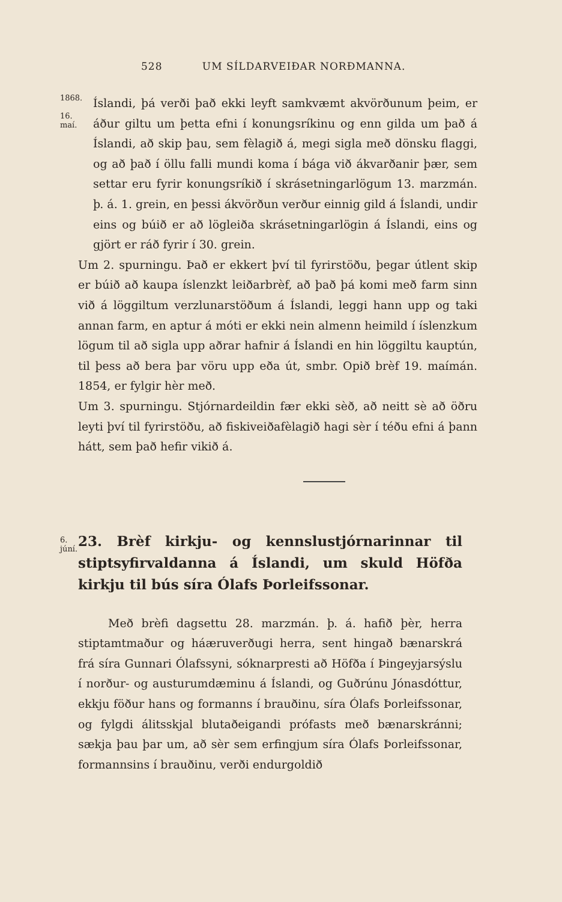528 UM SÍLDARVEIÐAR NORÐMANNA.
1868.
16. maí.
Íslandi, þá verði það ekki leyft samkvæmt akvörðunum þeim, er áður giltu um þetta efni í konungsríkinu og enn gilda um það á Íslandi, að skip þau, sem fèlagið á, megi sigla með dönsku flaggi, og að það í öllu falli mundi koma í bága við ákvarðanir þær, sem settar eru fyrir konungsríkið í skrásetningarlögum 13. marzmán. þ. á. 1. grein, en þessi ákvörðun verður einnig gild á Íslandi, undir eins og búið er að lögleiða skrásetningarlögin á Íslandi, eins og gjört er ráð fyrir í 30. grein.
Um 2. spurningu. Það er ekkert því til fyrirstöðu, þegar útlent skip er búið að kaupa íslenzkt leiðarbrèf, að það þá komi með farm sinn við á löggiltum verzlunarstöðum á Íslandi, leggi hann upp og taki annan farm, en aptur á móti er ekki nein almenn heimild í íslenzkum lögum til að sigla upp aðrar hafnir á Íslandi en hin löggiltu kauptún, til þess að bera þar vöru upp eða út, smbr. Opið brèf 19. maímán. 1854, er fylgir hèr með.
Um 3. spurningu. Stjórnardeildin fær ekki sèð, að neitt sè að öðru leyti því til fyrirstöðu, að fiskiveiðafèlagið hagi sèr í téðu efni á þann hátt, sem það hefir vikið á.
6. júní.
23. Brèf kirkju- og kennslustjórnarinnar til stiptsyfirvaldanna á Íslandi, um skuld Höfða kirkju til bús síra Ólafs Þorleifssonar.
Með brèfi dagsettu 28. marzmán. þ. á. hafið þèr, herra stiptamtmaður og háæruverðugi herra, sent hingað bænarskrá frá síra Gunnari Ólafssyni, sóknarpresti að Höfða í Þingeyjarsýslu í norður- og austurumdæminu á Íslandi, og Guðrúnu Jónasdóttur, ekkju föður hans og formanns í brauðinu, síra Ólafs Þorleifssonar, og fylgdi álitsskjal blutaðeigandi prófasts með bænarskránni; sækja þau þar um, að sèr sem erfingjum síra Ólafs Þorleifssonar, formannsins í brauðinu, verði endurgoldið